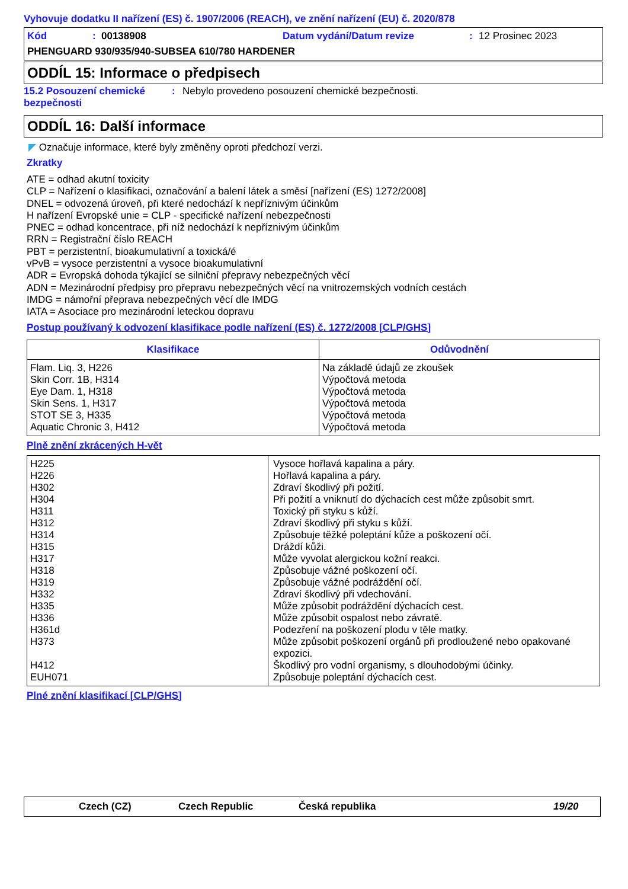Vyhovuje dodatku II nařízení (ES) č. 1907/2006 (REACH), ve znění nařízení (EU) č. 2020/878
Kód: 00138908 Datum vydání/Datum revize: 12 Prosinec 2023
PHENGUARD 930/935/940-SUBSEA 610/780 HARDENER
ODDÍL 15: Informace o předpisech
15.2 Posouzení chemické bezpečnosti: Nebylo provedeno posouzení chemické bezpečnosti.
ODDÍL 16: Další informace
◤ Označuje informace, které byly změněny oproti předchozí verzi.
Zkratky
ATE = odhad akutní toxicity
CLP = Nařízení o klasifikaci, označování a balení látek a směsí [nařízení (ES) 1272/2008]
DNEL = odvozená úroveň, při které nedochází k nepříznivým účinkům
H nařízení Evropské unie = CLP - specifické nařízení nebezpečnosti
PNEC = odhad koncentrace, při níž nedochází k nepříznivým účinkům
RRN = Registrační číslo REACH
PBT = perzistentní, bioakumulativní a toxická/é
vPvB = vysoce perzistentní a vysoce bioakumulativní
ADR = Evropská dohoda týkající se silniční přepravy nebezpečných věcí
ADN = Mezinárodní předpisy pro přepravu nebezpečných věcí na vnitrozemských vodních cestách
IMDG = námořní přeprava nebezpečných věcí dle IMDG
IATA = Asociace pro mezinárodní leteckou dopravu
Postup používaný k odvození klasifikace podle nařízení (ES) č. 1272/2008 [CLP/GHS]
| Klasifikace | Odůvodnění |
| --- | --- |
| Flam. Liq. 3, H226 Skin Corr. 1B, H314 Eye Dam. 1, H318 Skin Sens. 1, H317 STOT SE 3, H335 Aquatic Chronic 3, H412 | Na základě údajů ze zkoušek Výpočtová metoda Výpočtová metoda Výpočtová metoda Výpočtová metoda Výpočtová metoda |
Plně znění zkrácených H-vět
| H225 H226 H302 H304 H311 H312 H314 H315 H317 H318 H319 H332 H335 H336 H361d H373 H412 EUH071 | Vysoce hořlavá kapalina a páry. Hořlavá kapalina a páry. Zdraví škodlivý při požití. Při požití a vniknutí do dýchacích cest může způsobit smrt. Toxický při styku s kůží. Zdraví škodlivý při styku s kůží. Způsobuje těžké poleptání kůže a poškození očí. Dráždí kůži. Může vyvolat alergickou kožní reakci. Způsobuje vážné poškození očí. Způsobuje vážné podráždění očí. Zdraví škodlivý při vdechování. Může způsobit podráždění dýchacích cest. Může způsobit ospalost nebo závratě. Podezření na poškození plodu v těle matky. Může způsobit poškození orgánů při prodloužené nebo opakované expozici. Škodlivý pro vodní organismy, s dlouhodobými účinky. Způsobuje poleptání dýchacích cest. |
Plné znění klasifikací [CLP/GHS]
Czech (CZ) Czech Republic Česká republika 19/20